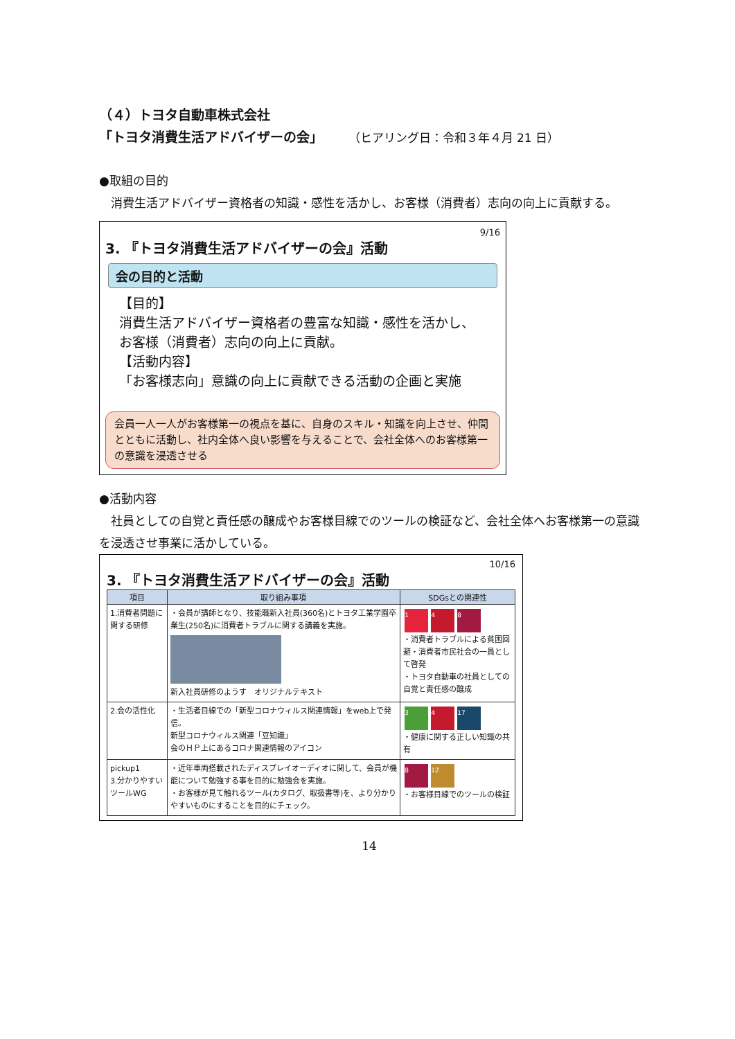（４）トヨタ自動車株式会社
「トヨタ消費生活アドバイザーの会」 （ヒアリング日：令和３年４月 21 日）
●取組の目的
　消費生活アドバイザー資格者の知識・感性を活かし、お客様（消費者）志向の向上に貢献する。
9/16
3. 『トヨタ消費生活アドバイザーの会』活動
会の目的と活動
【目的】
消費生活アドバイザー資格者の豊富な知識・感性を活かし、お客様（消費者）志向の向上に貢献。
【活動内容】
「お客様志向」意識の向上に貢献できる活動の企画と実施
会員一人一人がお客様第一の視点を基に、自身のスキル・知識を向上させ、仲間とともに活動し、社内全体へ良い影響を与えることで、会社全体へのお客様第一の意識を浸透させる
●活動内容
　社員としての自覚と責任感の醸成やお客様目線でのツールの検証など、会社全体へお客様第一の意識を浸透させ事業に活かしている。
10/16
3. 『トヨタ消費生活アドバイザーの会』活動
| 項目 | 取り組み事項 | SDGsとの関連性 |
| --- | --- | --- |
| 1.消費者問題に関する研修 | ・会員が講師となり、技能職新入社員(360名)とトヨタ工業学園卒業生(250名)に消費者トラブルに関する講義を実施。 新入社員研修のようす オリジナルテキスト | 1 4 8 ・消費者トラブルによる貧困回避・消費者市民社会の一員として啓発 ・トヨタ自動車の社員としての自覚と責任感の醸成 |
| 2.会の活性化 | ・生活者目線での「新型コロナウィルス関連情報」をweb上で発信。 新型コロナウィルス関連「豆知識」 会のＨＰ上にあるコロナ関連情報のアイコン | 3 4 17 ・健康に関する正しい知識の共有 |
| pickup1 3.分かりやすいツールWG | ・近年車両搭載されたディスプレイオーディオに関して、会員が機能について勉強する事を目的に勉強会を実施。 ・お客様が見て触れるツール(カタログ、取扱書等)を、より分かりやすいものにすることを目的にチェック。 | 8 12 ・お客様目線でのツールの検証 |
14